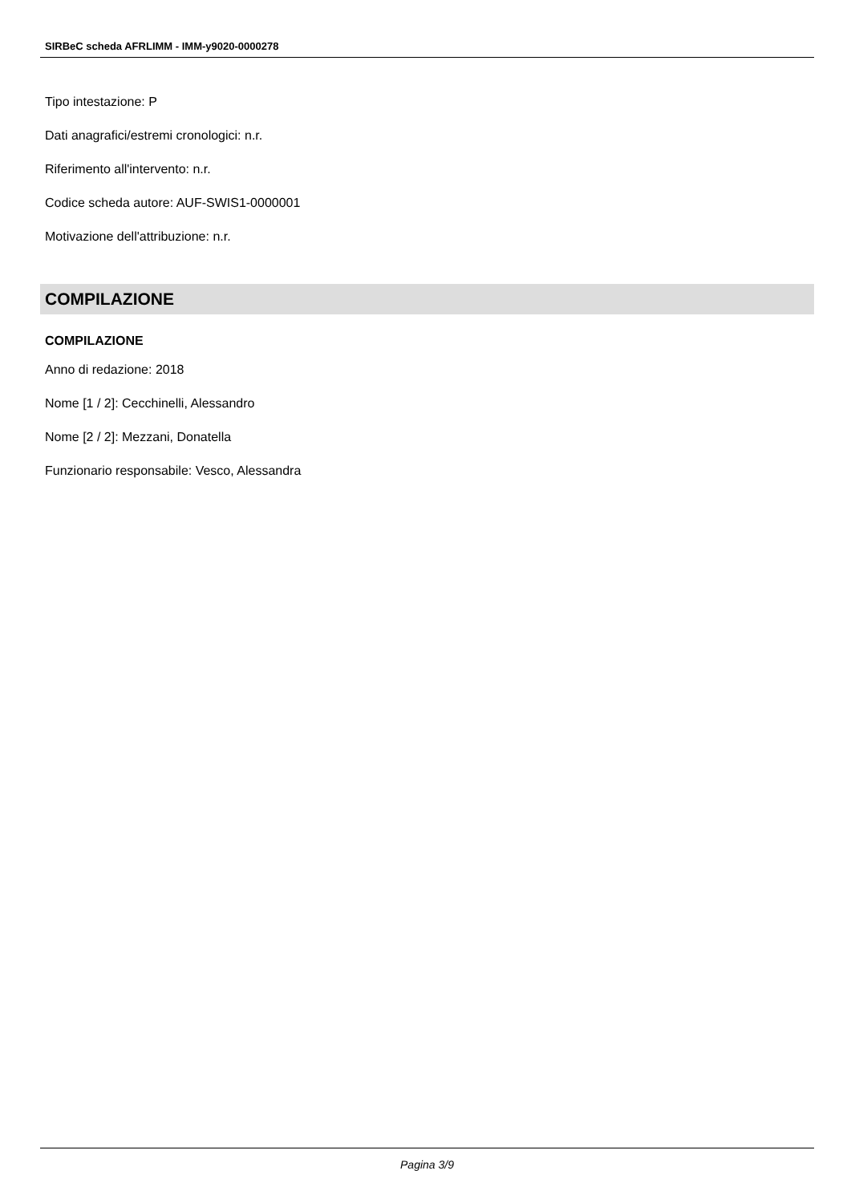SIRBeC scheda AFRLIMM - IMM-y9020-0000278
Tipo intestazione: P
Dati anagrafici/estremi cronologici: n.r.
Riferimento all'intervento: n.r.
Codice scheda autore: AUF-SWIS1-0000001
Motivazione dell'attribuzione: n.r.
COMPILAZIONE
COMPILAZIONE
Anno di redazione: 2018
Nome [1 / 2]: Cecchinelli, Alessandro
Nome [2 / 2]: Mezzani, Donatella
Funzionario responsabile: Vesco, Alessandra
Pagina 3/9